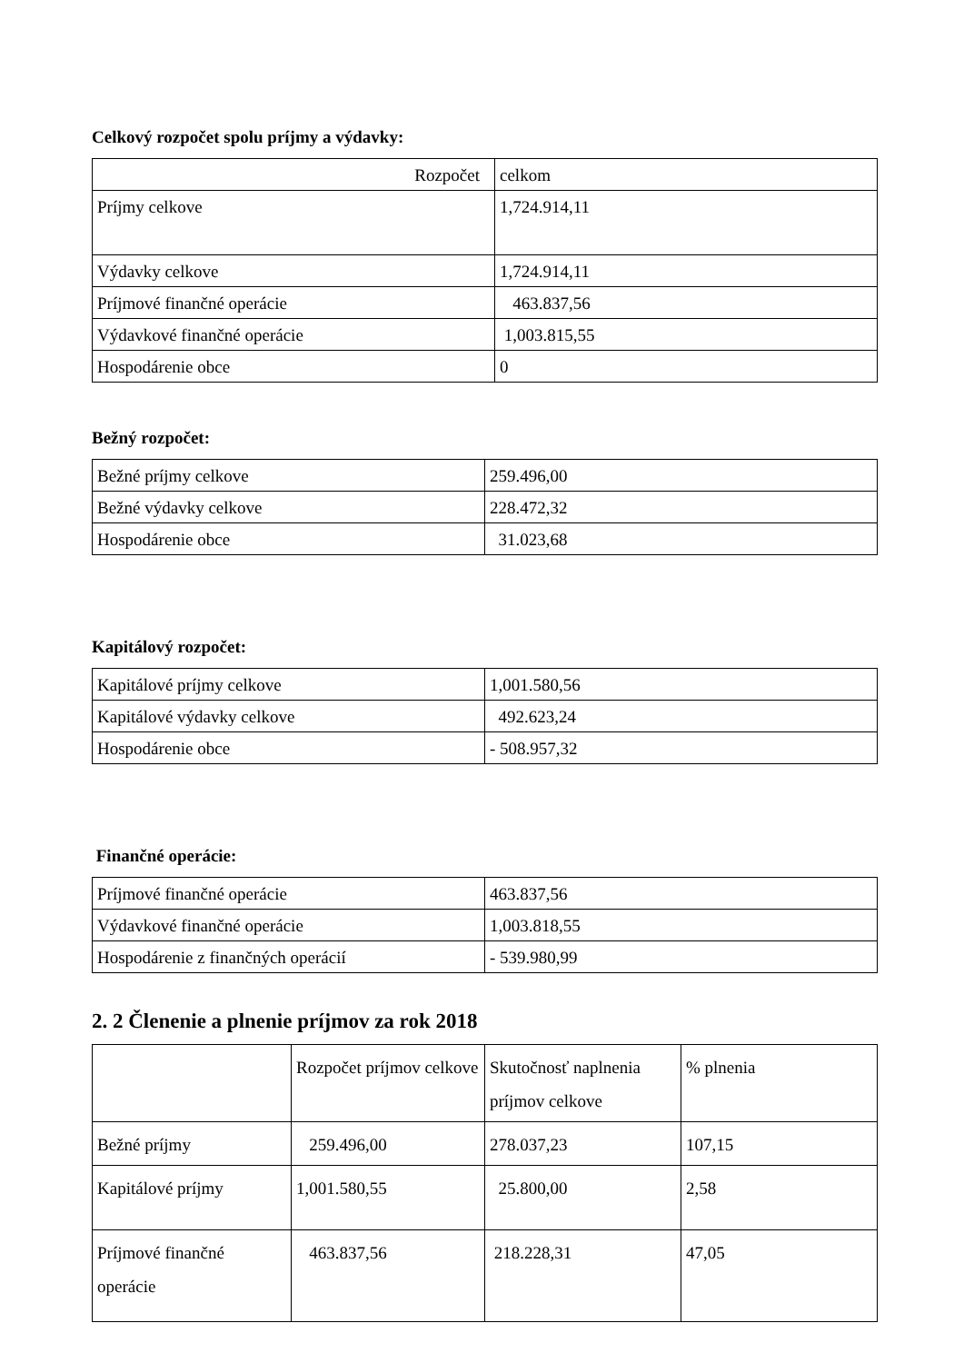Celkový rozpočet spolu príjmy a výdavky:
| Rozpočet | celkom |
| Príjmy celkove | 1,724.914,11 |
| Výdavky celkove | 1,724.914,11 |
| Príjmové finančné operácie | 463.837,56 |
| Výdavkové finančné operácie | 1,003.815,55 |
| Hospodárenie obce | 0 |
Bežný rozpočet:
| Bežné príjmy celkove | 259.496,00 |
| Bežné výdavky celkove | 228.472,32 |
| Hospodárenie obce | 31.023,68 |
Kapitálový rozpočet:
| Kapitálové príjmy celkove | 1,001.580,56 |
| Kapitálové výdavky celkove | 492.623,24 |
| Hospodárenie obce | - 508.957,32 |
Finančné operácie:
| Príjmové finančné operácie | 463.837,56 |
| Výdavkové finančné operácie | 1,003.818,55 |
| Hospodárenie z finančných operácií | - 539.980,99 |
2. 2 Členenie a plnenie príjmov za rok 2018
| | Rozpočet príjmov celkove | Skutočnosť naplnenia príjmov celkove | % plnenia |
| Bežné príjmy | 259.496,00 | 278.037,23 | 107,15 |
| Kapitálové príjmy | 1,001.580,55 | 25.800,00 | 2,58 |
| Príjmové finančné operácie | 463.837,56 | 218.228,31 | 47,05 |